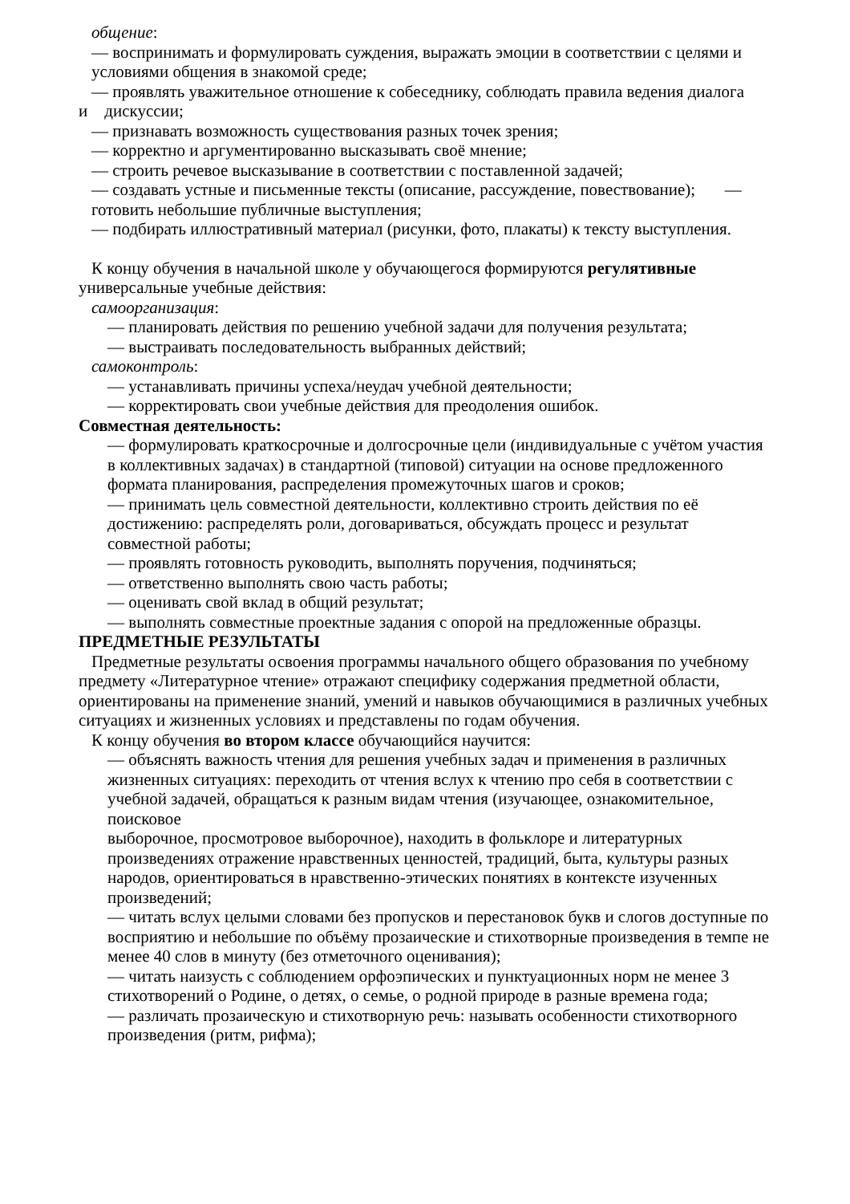общение:
— воспринимать и формулировать суждения, выражать эмоции в соответствии с целями и условиями общения в знакомой среде;
— проявлять уважительное отношение к собеседнику, соблюдать правила ведения диалога
и дискуссии;
— признавать возможность существования разных точек зрения;
— корректно и аргументированно высказывать своё мнение;
— строить речевое высказывание в соответствии с поставленной задачей;
— создавать устные и письменные тексты (описание, рассуждение, повествование); — готовить небольшие публичные выступления;
— подбирать иллюстративный материал (рисунки, фото, плакаты) к тексту выступления.
К концу обучения в начальной школе у обучающегося формируются регулятивные
универсальные учебные действия:
самоорганизация:
— планировать действия по решению учебной задачи для получения результата;
— выстраивать последовательность выбранных действий;
самоконтроль:
— устанавливать причины успеха/неудач учебной деятельности;
— корректировать свои учебные действия для преодоления ошибок.
Совместная деятельность:
— формулировать краткосрочные и долгосрочные цели (индивидуальные с учётом участия в коллективных задачах) в стандартной (типовой) ситуации на основе предложенного формата планирования, распределения промежуточных шагов и сроков;
— принимать цель совместной деятельности, коллективно строить действия по её достижению: распределять роли, договариваться, обсуждать процесс и результат совместной работы;
— проявлять готовность руководить, выполнять поручения, подчиняться;
— ответственно выполнять свою часть работы;
— оценивать свой вклад в общий результат;
— выполнять совместные проектные задания с опорой на предложенные образцы.
ПРЕДМЕТНЫЕ РЕЗУЛЬТАТЫ
Предметные результаты освоения программы начального общего образования по учебному предмету «Литературное чтение» отражают специфику содержания предметной области, ориентированы на применение знаний, умений и навыков обучающимися в различных учебных ситуациях и жизненных условиях и представлены по годам обучения.
К концу обучения во втором классе обучающийся научится:
— объяснять важность чтения для решения учебных задач и применения в различных жизненных ситуациях: переходить от чтения вслух к чтению про себя в соответствии с учебной задачей, обращаться к разным видам чтения (изучающее, ознакомительное, поисковое
выборочное, просмотровое выборочное), находить в фольклоре и литературных произведениях отражение нравственных ценностей, традиций, быта, культуры разных народов, ориентироваться в нравственно-этических понятиях в контексте изученных произведений;
— читать вслух целыми словами без пропусков и перестановок букв и слогов доступные по восприятию и небольшие по объёму прозаические и стихотворные произведения в темпе не менее 40 слов в минуту (без отметочного оценивания);
— читать наизусть с соблюдением орфоэпических и пунктуационных норм не менее 3 стихотворений о Родине, о детях, о семье, о родной природе в разные времена года;
— различать прозаическую и стихотворную речь: называть особенности стихотворного произведения (ритм, рифма);